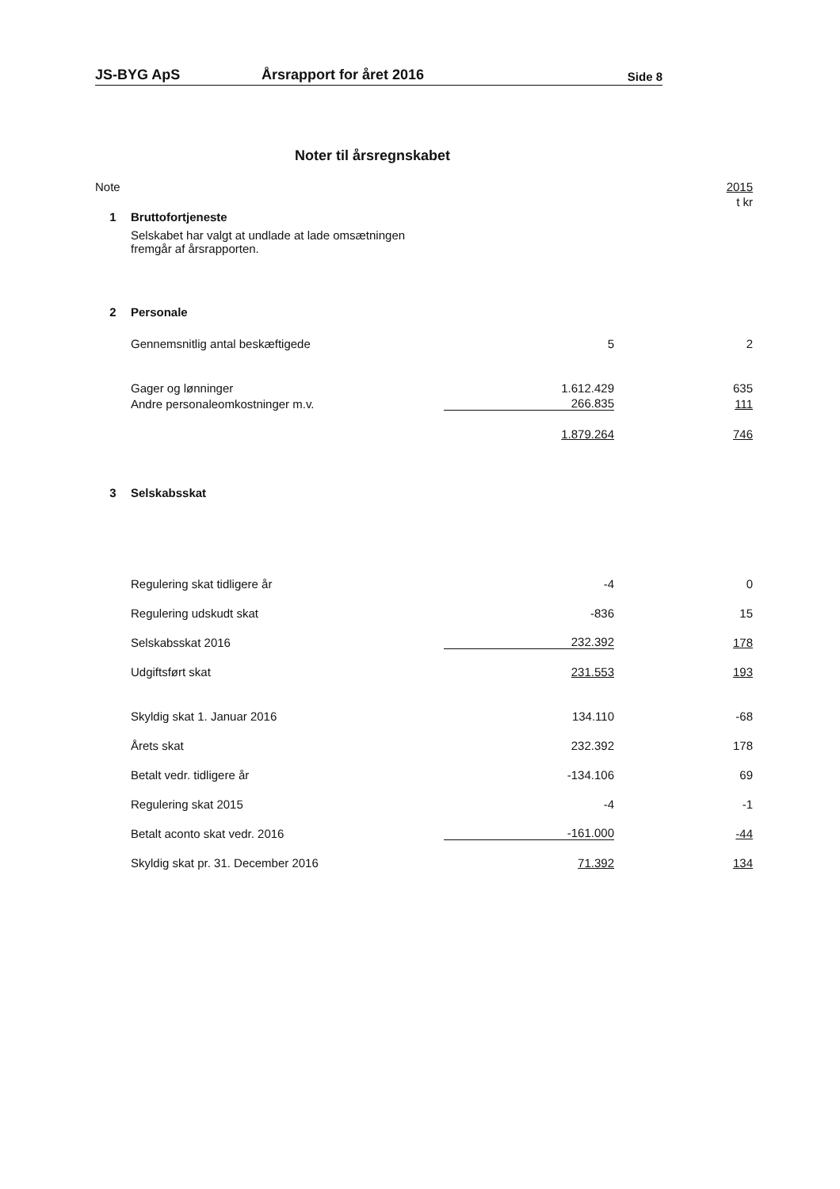JS-BYG ApS Årsrapport for året 2016 Side 8
Noter til årsregnskabet
| Note | | | 2015 |
| | | | t kr |
| 1 | Bruttofortjeneste | | |
| | Selskabet har valgt at undlade at lade omsætningen fremgår af årsrapporten. | | |
| 2 | Personale | | |
| | Gennemsnitlig antal beskæftigede | 5 | 2 |
| | Gager og lønninger | 1.612.429 | 635 |
| | Andre personaleomkostninger m.v. | 266.835 | 111 |
| | | 1.879.264 | 746 |
| 3 | Selskabsskat | | |
| | Regulering skat tidligere år | -4 | 0 |
| | Regulering udskudt skat | -836 | 15 |
| | Selskabsskat 2016 | 232.392 | 178 |
| | Udgiftsført skat | 231.553 | 193 |
| | Skyldig skat 1. Januar 2016 | 134.110 | -68 |
| | Årets skat | 232.392 | 178 |
| | Betalt vedr. tidligere år | -134.106 | 69 |
| | Regulering skat 2015 | -4 | -1 |
| | Betalt aconto skat vedr. 2016 | -161.000 | -44 |
| | Skyldig skat pr. 31. December 2016 | 71.392 | 134 |